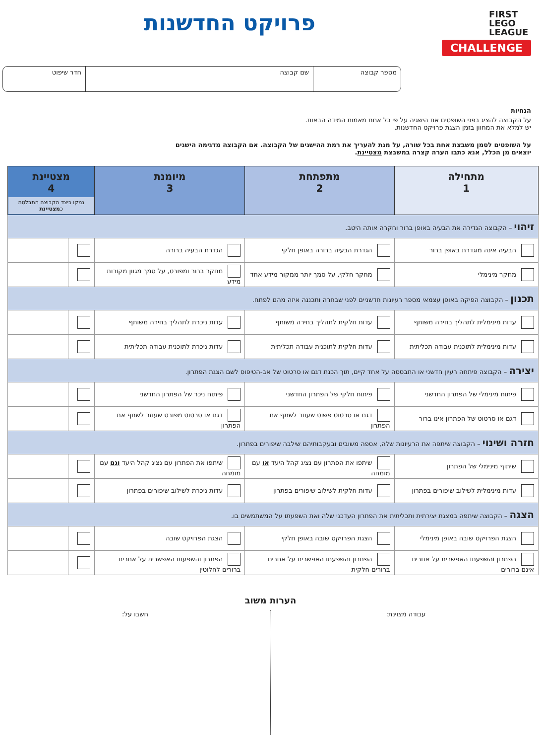FIRST
LEGO
LEAGUE
CHALLENGE
פרויקט החדשנות
מספר קבוצה שם קבוצה חדר שיפוט
הנחיות
על הקבוצה להציג בפני השופטים את הישגיה על פי כל אחת מאמות המידה הבאות.
יש למלא את המחוון בזמן הצגת פרויקט החדשנות.
על השופטים לסמן משבצת אחת בכל שורה, על מנת להעריך את רמת ההישגים של הקבוצה. אם הקבוצה מדגימה הישגים
יוצאים מן הכלל, אנא כתבו הערה קצרה במשבצת מצטיינת.
| מתחילה 1 | מתפתחת 2 | מיומנת 3 | מצטיינת 4 נמקו כיצד הקבוצה התבלטה כ מצטיינת | |
| --- | --- | --- | --- | --- |
| זיהוי – הקבוצה הגדירה את הבעיה באופן ברור וחקרה אותה היטב. | | | | |
| הבעיה אינה מוגדרת באופן ברור | הגדרת הבעיה ברורה באופן חלקי | הגדרת הבעיה ברורה | | |
| מחקר מינימלי | מחקר חלקי, על סמך יותר ממקור מידע אחד | מחקר ברור ומפורט, על סמך מגוון מקורות מידע | | |
| תכנון – הקבוצה הפיקה באופן עצמאי מספר רעיונות חדשניים לפני שבחרה ותכננה איזה מהם לפתח. | | | | |
| עדות מינימלית לתהליך בחירה משותף | עדות חלקית לתהליך בחירה משותף | עדות ניכרת לתהליך בחירה משותף | | |
| עדות מינימלית לתוכנית עבודה תכליתית | עדות חלקית לתוכנית עבודה תכליתית | עדות ניכרת לתוכנית עבודה תכליתית | | |
| יצירה – הקבוצה פיתחה רעיון חדשני או התבססה על אחד קיים, תוך הכנת דגם או סרטוט של אב-הטיפוס לשם הצגת הפתרון. | | | | |
| פיתוח מינימלי של הפתרון החדשני | פיתוח חלקי של הפתרון החדשני | פיתוח ניכר של הפתרון החדשני | | |
| דגם או סרטוט של הפתרון אינו ברור | דגם או סרטוט פשוט שעוזר לשתף את הפתרון | דגם או סרטוט מפורט שעוזר לשתף את הפתרון | | |
| חזרה ושינוי – הקבוצה שיתפה את הרעיונות שלה, אספה משובים ובעקבותיהם שילבה שיפורים בפתרון. | | | | |
| שיתוף מינימלי של הפתרון | שיתפו את הפתרון עם נציג קהל היעד או עם מומחה | שיתפו את הפתרון עם נציג קהל היעד וגם עם מומחה | | |
| עדות מינימלית לשילוב שיפורים בפתרון | עדות חלקית לשילוב שיפורים בפתרון | עדות ניכרת לשילוב שיפורים בפתרון | | |
| הצגה – הקבוצה שיתפה במצגת יצירתית ותכליתית את הפתרון העדכני שלה ואת השפעתו על המשתמשים בו. | | | | |
| הצגת הפרויקט שובה באופן מינימלי | הצגת הפרויקט שובה באופן חלקי | הצגת הפרויקט שובה | | |
| הפתרון והשפעתו האפשרית על אחרים אינם ברורים | הפתרון והשפעתו האפשרית על אחרים ברורים חלקית | הפתרון והשפעתו האפשרית על אחרים ברורים לחלוטין | | |
הערות משוב
עבודה מצוינת: חשבו על: